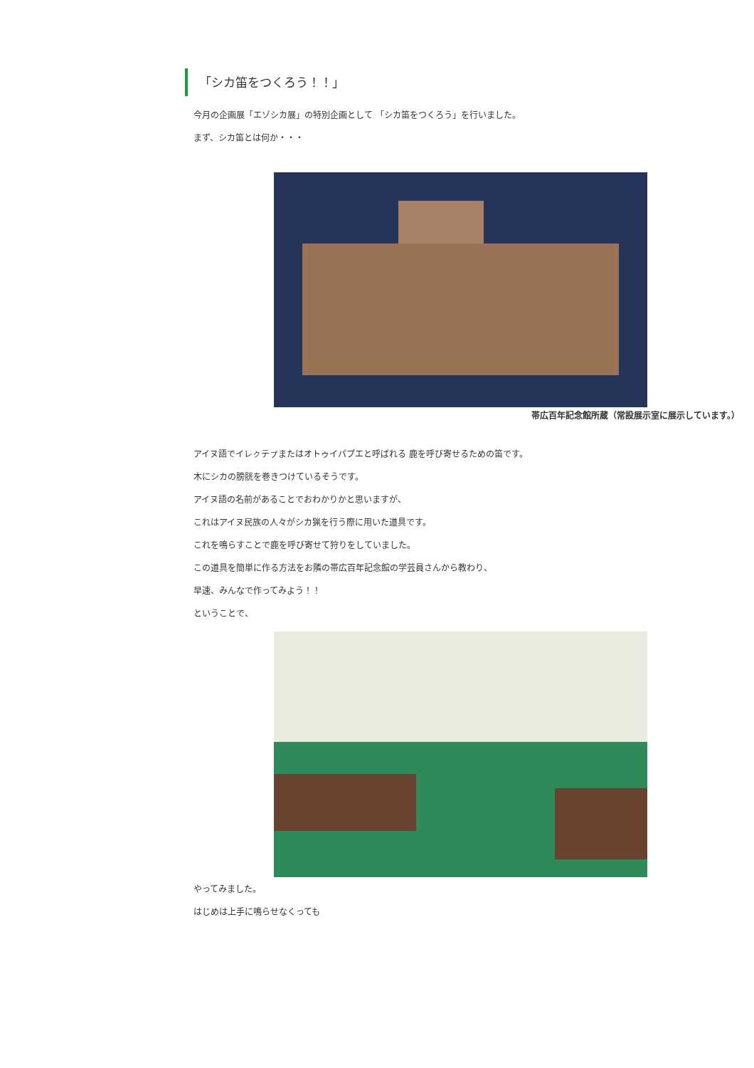「シカ笛をつくろう！！」
今月の企画展「エゾシカ展」の特別企画として 「シカ笛をつくろう」を行いました。
まず、シカ笛とは何か・・・
帯広百年記念館所蔵（常設展示室に展示しています。）
アイヌ語でイレㇰテㇷ゚またはオトゥイパプエと呼ばれる 鹿を呼び寄せるための笛です。
木にシカの膀胱を巻きつけているそうです。
アイヌ語の名前があることでおわかりかと思いますが、
これはアイヌ民族の人々がシカ猟を行う際に用いた道具です。
これを鳴らすことで鹿を呼び寄せて狩りをしていました。
この道具を簡単に作る方法をお隣の帯広百年記念館の学芸員さんから教わり、
早速、みんなで作ってみよう！！
ということで、
やってみました。
はじめは上手に鳴らせなくっても